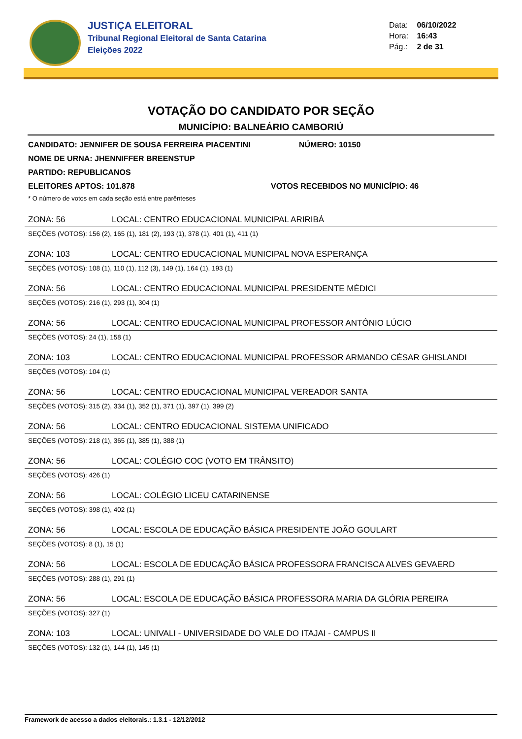JUSTIÇA ELEITORAL
Tribunal Regional Eleitoral de Santa Catarina
Eleições 2022
Data: 06/10/2022
Hora: 16:43
Pág.: 2 de 31
VOTAÇÃO DO CANDIDATO POR SEÇÃO
MUNICÍPIO: BALNEÁRIO CAMBORIÚ
CANDIDATO: JENNIFER DE SOUSA FERREIRA PIACENTINI NÚMERO: 10150
NOME DE URNA: JHENNIFFER BREENSTUP
PARTIDO: REPUBLICANOS
ELEITORES APTOS: 101.878 VOTOS RECEBIDOS NO MUNICÍPIO: 46
* O número de votos em cada seção está entre parênteses
ZONA: 56 LOCAL: CENTRO EDUCACIONAL MUNICIPAL ARIRIBÁ
SEÇÕES (VOTOS): 156 (2), 165 (1), 181 (2), 193 (1), 378 (1), 401 (1), 411 (1)
ZONA: 103 LOCAL: CENTRO EDUCACIONAL MUNICIPAL NOVA ESPERANÇA
SEÇÕES (VOTOS): 108 (1), 110 (1), 112 (3), 149 (1), 164 (1), 193 (1)
ZONA: 56 LOCAL: CENTRO EDUCACIONAL MUNICIPAL PRESIDENTE MÉDICI
SEÇÕES (VOTOS): 216 (1), 293 (1), 304 (1)
ZONA: 56 LOCAL: CENTRO EDUCACIONAL MUNICIPAL PROFESSOR ANTÔNIO LÚCIO
SEÇÕES (VOTOS): 24 (1), 158 (1)
ZONA: 103 LOCAL: CENTRO EDUCACIONAL MUNICIPAL PROFESSOR ARMANDO CÉSAR GHISLANDI
SEÇÕES (VOTOS): 104 (1)
ZONA: 56 LOCAL: CENTRO EDUCACIONAL MUNICIPAL VEREADOR SANTA
SEÇÕES (VOTOS): 315 (2), 334 (1), 352 (1), 371 (1), 397 (1), 399 (2)
ZONA: 56 LOCAL: CENTRO EDUCACIONAL SISTEMA UNIFICADO
SEÇÕES (VOTOS): 218 (1), 365 (1), 385 (1), 388 (1)
ZONA: 56 LOCAL: COLÉGIO COC (VOTO EM TRÂNSITO)
SEÇÕES (VOTOS): 426 (1)
ZONA: 56 LOCAL: COLÉGIO LICEU CATARINENSE
SEÇÕES (VOTOS): 398 (1), 402 (1)
ZONA: 56 LOCAL: ESCOLA DE EDUCAÇÃO BÁSICA PRESIDENTE JOÃO GOULART
SEÇÕES (VOTOS): 8 (1), 15 (1)
ZONA: 56 LOCAL: ESCOLA DE EDUCAÇÃO BÁSICA PROFESSORA FRANCISCA ALVES GEVAERD
SEÇÕES (VOTOS): 288 (1), 291 (1)
ZONA: 56 LOCAL: ESCOLA DE EDUCAÇÃO BÁSICA PROFESSORA MARIA DA GLÓRIA PEREIRA
SEÇÕES (VOTOS): 327 (1)
ZONA: 103 LOCAL: UNIVALI - UNIVERSIDADE DO VALE DO ITAJAI - CAMPUS II
SEÇÕES (VOTOS): 132 (1), 144 (1), 145 (1)
Framework de acesso a dados eleitorais.: 1.3.1 - 12/12/2012